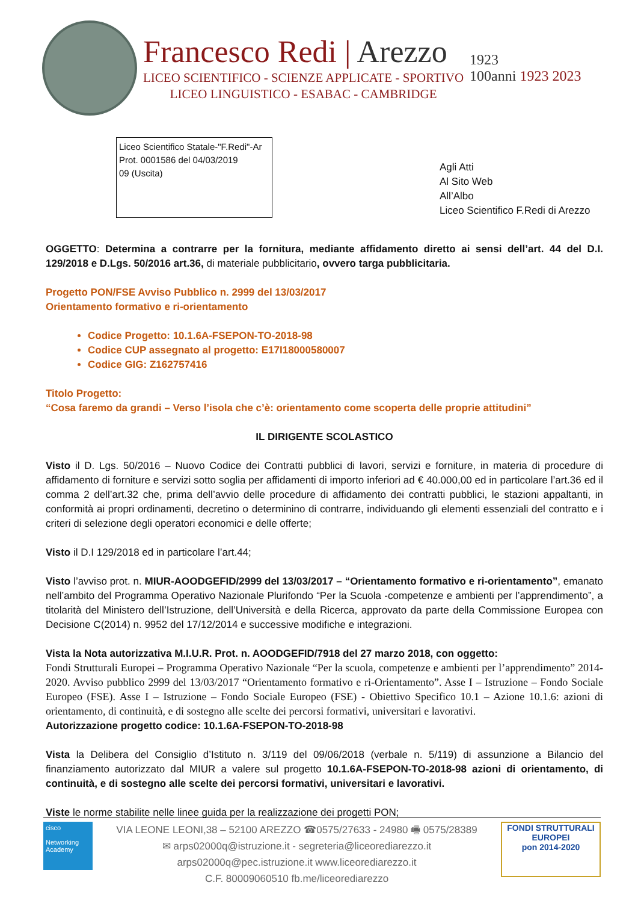Francesco Redi | Arezzo
LICEO SCIENTIFICO - SCIENZE APPLICATE - SPORTIVO
LICEO LINGUISTICO - ESABAC - CAMBRIDGE
1923
100anni 1923 2023
Liceo Scientifico Statale-"F.Redi"-Ar
Prot. 0001586 del 04/03/2019
09 (Uscita)
Agli Atti
Al Sito Web
All’Albo
Liceo Scientifico F.Redi di Arezzo
OGGETTO: Determina a contrarre per la fornitura, mediante affidamento diretto ai sensi dell’art. 44 del D.I. 129/2018 e D.Lgs. 50/2016 art.36, di materiale pubblicitario, ovvero targa pubblicitaria.
Progetto PON/FSE Avviso Pubblico n. 2999 del 13/03/2017
Orientamento formativo e ri-orientamento
Codice Progetto: 10.1.6A-FSEPON-TO-2018-98
Codice CUP assegnato al progetto: E17I18000580007
Codice GIG: Z162757416
Titolo Progetto:
“Cosa faremo da grandi – Verso l’isola che c’è: orientamento come scoperta delle proprie attitudini”
IL DIRIGENTE SCOLASTICO
Visto il D. Lgs. 50/2016 – Nuovo Codice dei Contratti pubblici di lavori, servizi e forniture, in materia di procedure di affidamento di forniture e servizi sotto soglia per affidamenti di importo inferiori ad € 40.000,00 ed in particolare l’art.36 ed il comma 2 dell’art.32 che, prima dell’avvio delle procedure di affidamento dei contratti pubblici, le stazioni appaltanti, in conformità ai propri ordinamenti, decretino o determinino di contrarre, individuando gli elementi essenziali del contratto e i criteri di selezione degli operatori economici e delle offerte;
Visto il D.I 129/2018 ed in particolare l’art.44;
Visto l’avviso prot. n. MIUR-AOODGEFID/2999 del 13/03/2017 – “Orientamento formativo e ri-orientamento”, emanato nell’ambito del Programma Operativo Nazionale Plurifondo “Per la Scuola -competenze e ambienti per l’apprendimento”, a titolarità del Ministero dell’Istruzione, dell’Università e della Ricerca, approvato da parte della Commissione Europea con Decisione C(2014) n. 9952 del 17/12/2014 e successive modifiche e integrazioni.
Vista la Nota autorizzativa M.I.U.R. Prot. n. AOODGEFID/7918 del 27 marzo 2018, con oggetto:
Fondi Strutturali Europei – Programma Operativo Nazionale “Per la scuola, competenze e ambienti per l’apprendimento” 2014-2020. Avviso pubblico 2999 del 13/03/2017 “Orientamento formativo e ri-Orientamento”. Asse I – Istruzione – Fondo Sociale Europeo (FSE). Asse I – Istruzione – Fondo Sociale Europeo (FSE) - Obiettivo Specifico 10.1 – Azione 10.1.6: azioni di orientamento, di continuità, e di sostegno alle scelte dei percorsi formativi, universitari e lavorativi.
Autorizzazione progetto codice: 10.1.6A-FSEPON-TO-2018-98
Vista la Delibera del Consiglio d’Istituto n. 3/119 del 09/06/2018 (verbale n. 5/119) di assunzione a Bilancio del finanziamento autorizzato dal MIUR a valere sul progetto 10.1.6A-FSEPON-TO-2018-98 azioni di orientamento, di continuità, e di sostegno alle scelte dei percorsi formativi, universitari e lavorativi.
Viste le norme stabilite nelle linee guida per la realizzazione dei progetti PON;
cisco
Networking Academy
VIA LEONE LEONI,38 – 52100 AREZZO ☎0575/27633 - 24980 🖷 0575/28389
✉ arps02000q@istruzione.it - segreteria@liceorediarezzo.it
arps02000q@pec.istruzione.it www.liceorediarezzo.it
C.F. 80009060510 fb.me/liceorediarezzo
FONDI STRUTTURALI EUROPEI
pon 2014-2020